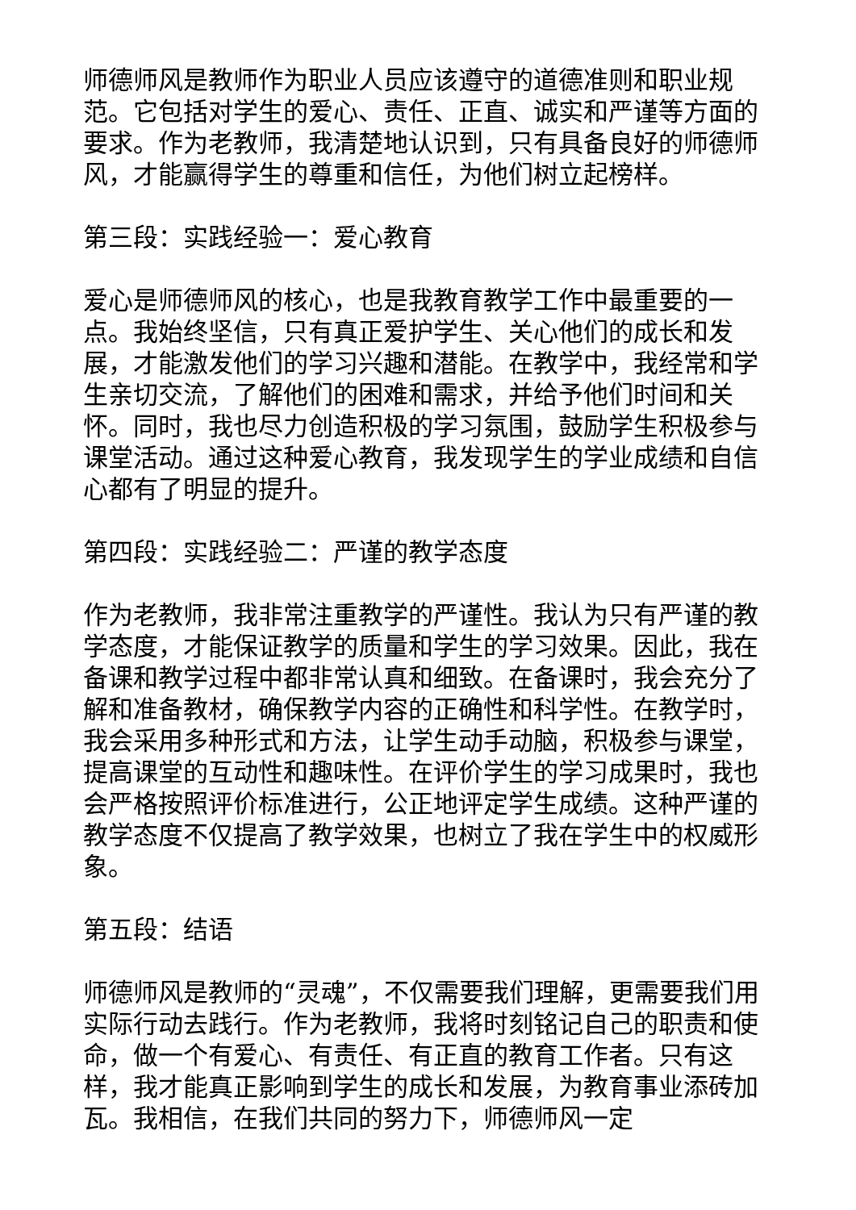师德师风是教师作为职业人员应该遵守的道德准则和职业规范。它包括对学生的爱心、责任、正直、诚实和严谨等方面的要求。作为老教师，我清楚地认识到，只有具备良好的师德师风，才能赢得学生的尊重和信任，为他们树立起榜样。
第三段：实践经验一：爱心教育
爱心是师德师风的核心，也是我教育教学工作中最重要的一点。我始终坚信，只有真正爱护学生、关心他们的成长和发展，才能激发他们的学习兴趣和潜能。在教学中，我经常和学生亲切交流，了解他们的困难和需求，并给予他们时间和关怀。同时，我也尽力创造积极的学习氛围，鼓励学生积极参与课堂活动。通过这种爱心教育，我发现学生的学业成绩和自信心都有了明显的提升。
第四段：实践经验二：严谨的教学态度
作为老教师，我非常注重教学的严谨性。我认为只有严谨的教学态度，才能保证教学的质量和学生的学习效果。因此，我在备课和教学过程中都非常认真和细致。在备课时，我会充分了解和准备教材，确保教学内容的正确性和科学性。在教学时，我会采用多种形式和方法，让学生动手动脑，积极参与课堂，提高课堂的互动性和趣味性。在评价学生的学习成果时，我也会严格按照评价标准进行，公正地评定学生成绩。这种严谨的教学态度不仅提高了教学效果，也树立了我在学生中的权威形象。
第五段：结语
师德师风是教师的“灵魂”，不仅需要我们理解，更需要我们用实际行动去践行。作为老教师，我将时刻铭记自己的职责和使命，做一个有爱心、有责任、有正直的教育工作者。只有这样，我才能真正影响到学生的成长和发展，为教育事业添砖加瓦。我相信，在我们共同的努力下，师德师风一定